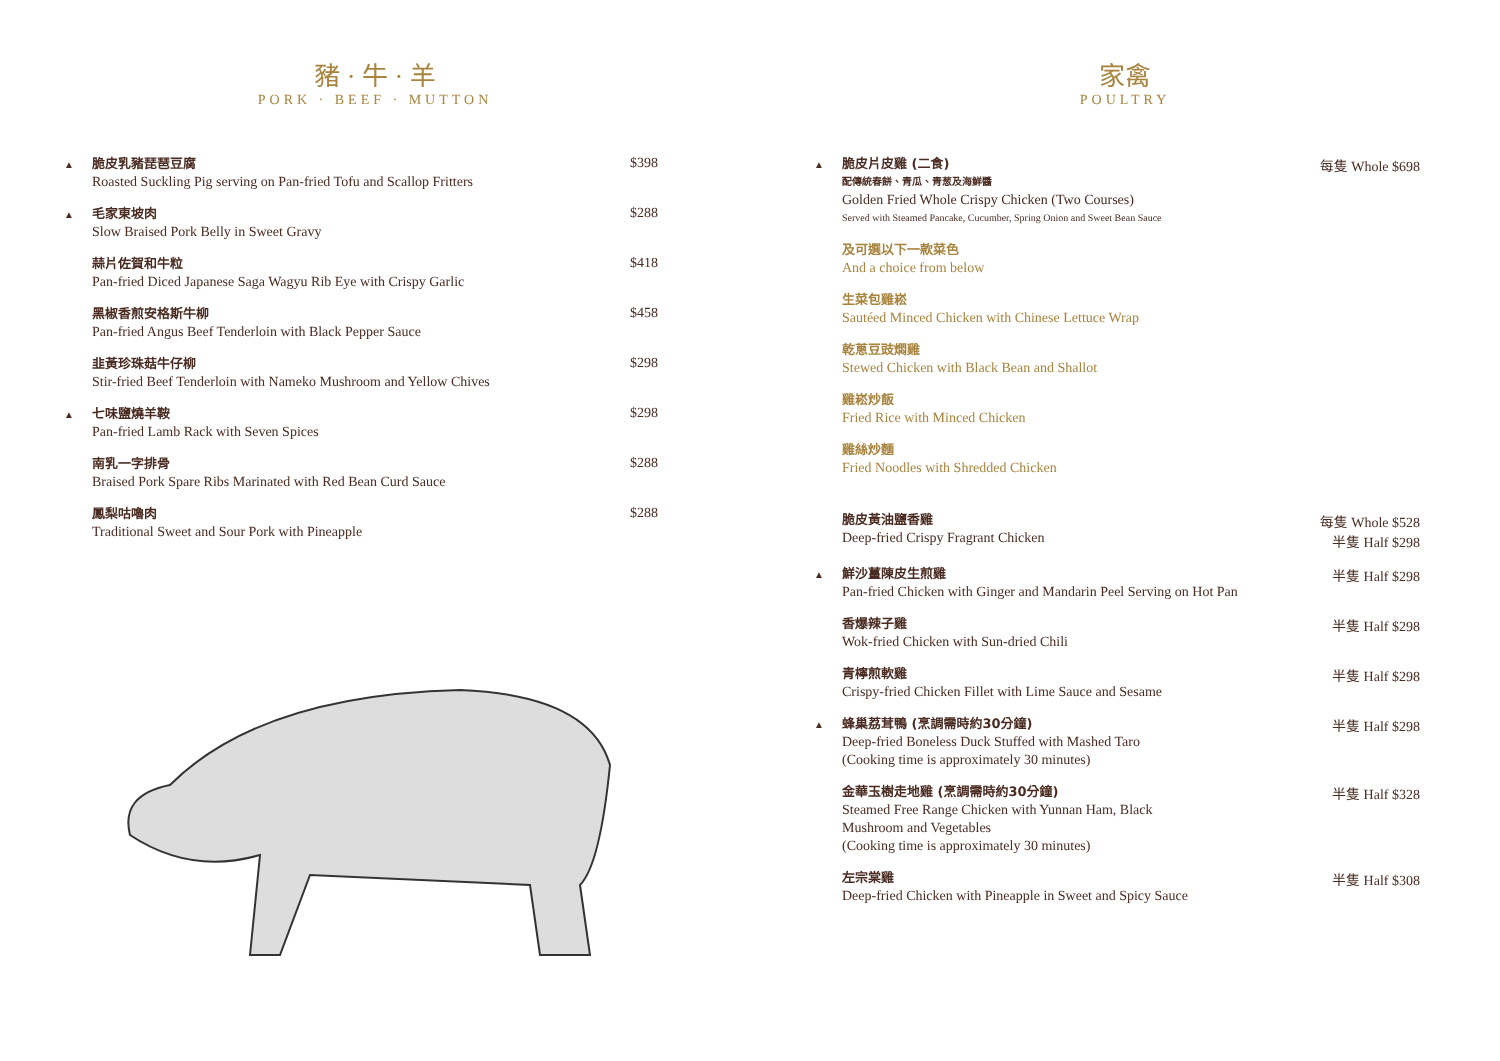豬 · 牛 · 羊
PORK · BEEF · MUTTON
▲
脆皮乳豬琵琶豆腐
Roasted Suckling Pig serving on Pan-fried Tofu and Scallop Fritters
$398
▲
毛家東坡肉
Slow Braised Pork Belly in Sweet Gravy
$288
蒜片佐賀和牛粒
Pan-fried Diced Japanese Saga Wagyu Rib Eye with Crispy Garlic
$418
黑椒香煎安格斯牛柳
Pan-fried Angus Beef Tenderloin with Black Pepper Sauce
$458
韭黃珍珠菇牛仔柳
Stir-fried Beef Tenderloin with Nameko Mushroom and Yellow Chives
$298
▲
七味鹽燒羊鞍
Pan-fried Lamb Rack with Seven Spices
$298
南乳一字排骨
Braised Pork Spare Ribs Marinated with Red Bean Curd Sauce
$288
鳳梨咕嚕肉
Traditional Sweet and Sour Pork with Pineapple
$288
家禽
POULTRY
▲
脆皮片皮雞 (二食)
配傳統春餅、青瓜、青葱及海鮮醬
Golden Fried Whole Crispy Chicken (Two Courses)
Served with Steamed Pancake, Cucumber, Spring Onion and Sweet Bean Sauce
每隻 Whole $698
及可選以下一款菜色
And a choice from below
生菜包雞崧
Sautéed Minced Chicken with Chinese Lettuce Wrap
乾蔥豆豉燜雞
Stewed Chicken with Black Bean and Shallot
雞崧炒飯
Fried Rice with Minced Chicken
雞絲炒麵
Fried Noodles with Shredded Chicken
脆皮黃油鹽香雞
Deep-fried Crispy Fragrant Chicken
每隻 Whole $528
半隻 Half $298
▲
鮮沙薑陳皮生煎雞
Pan-fried Chicken with Ginger and Mandarin Peel Serving on Hot Pan
半隻 Half $298
香爆辣子雞
Wok-fried Chicken with Sun-dried Chili
半隻 Half $298
青檸煎軟雞
Crispy-fried Chicken Fillet with Lime Sauce and Sesame
半隻 Half $298
▲
蜂巢荔茸鴨 (烹調需時約30分鐘)
Deep-fried Boneless Duck Stuffed with Mashed Taro
(Cooking time is approximately 30 minutes)
半隻 Half $298
金華玉樹走地雞 (烹調需時約30分鐘)
Steamed Free Range Chicken with Yunnan Ham, Black
Mushroom and Vegetables
(Cooking time is approximately 30 minutes)
半隻 Half $328
左宗棠雞
Deep-fried Chicken with Pineapple in Sweet and Spicy Sauce
半隻 Half $308